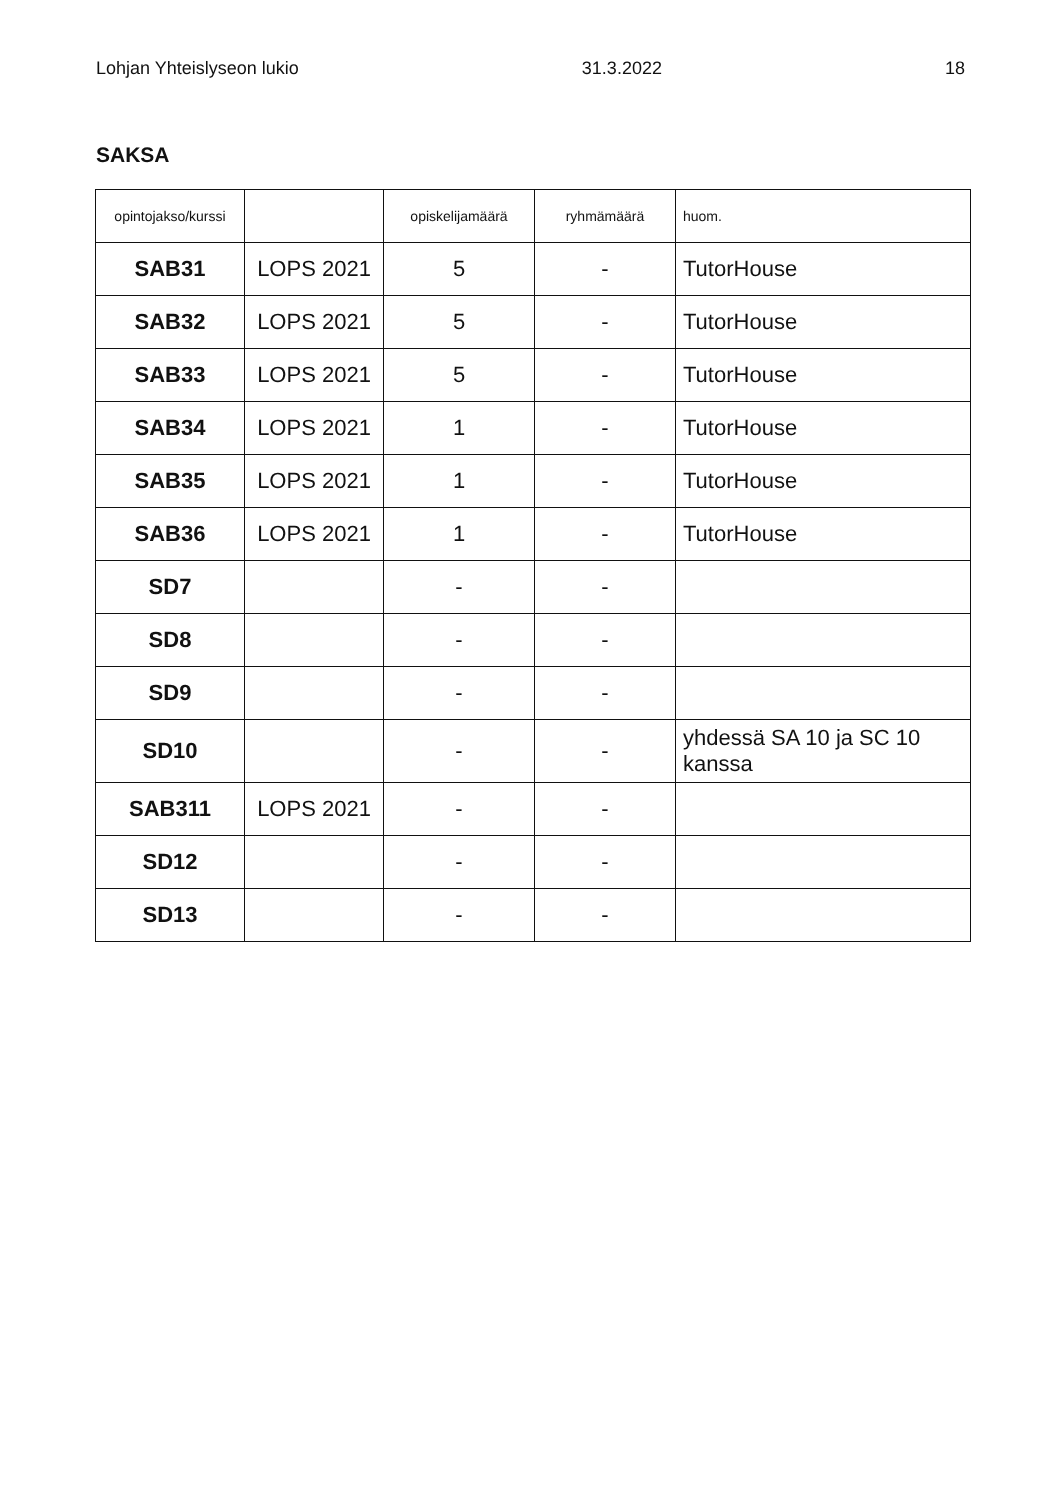Lohjan Yhteislyseon lukio 31.3.2022 18
SAKSA
| opintojakso/kurssi | | opiskelijamäärä | ryhmämäärä | huom. |
| --- | --- | --- | --- | --- |
| SAB31 | LOPS 2021 | 5 | - | TutorHouse |
| SAB32 | LOPS 2021 | 5 | - | TutorHouse |
| SAB33 | LOPS 2021 | 5 | - | TutorHouse |
| SAB34 | LOPS 2021 | 1 | - | TutorHouse |
| SAB35 | LOPS 2021 | 1 | - | TutorHouse |
| SAB36 | LOPS 2021 | 1 | - | TutorHouse |
| SD7 | | - | - | |
| SD8 | | - | - | |
| SD9 | | - | - | |
| SD10 | | - | - | yhdessä SA 10 ja SC 10 kanssa |
| SAB311 | LOPS 2021 | - | - | |
| SD12 | | - | - | |
| SD13 | | - | - | |